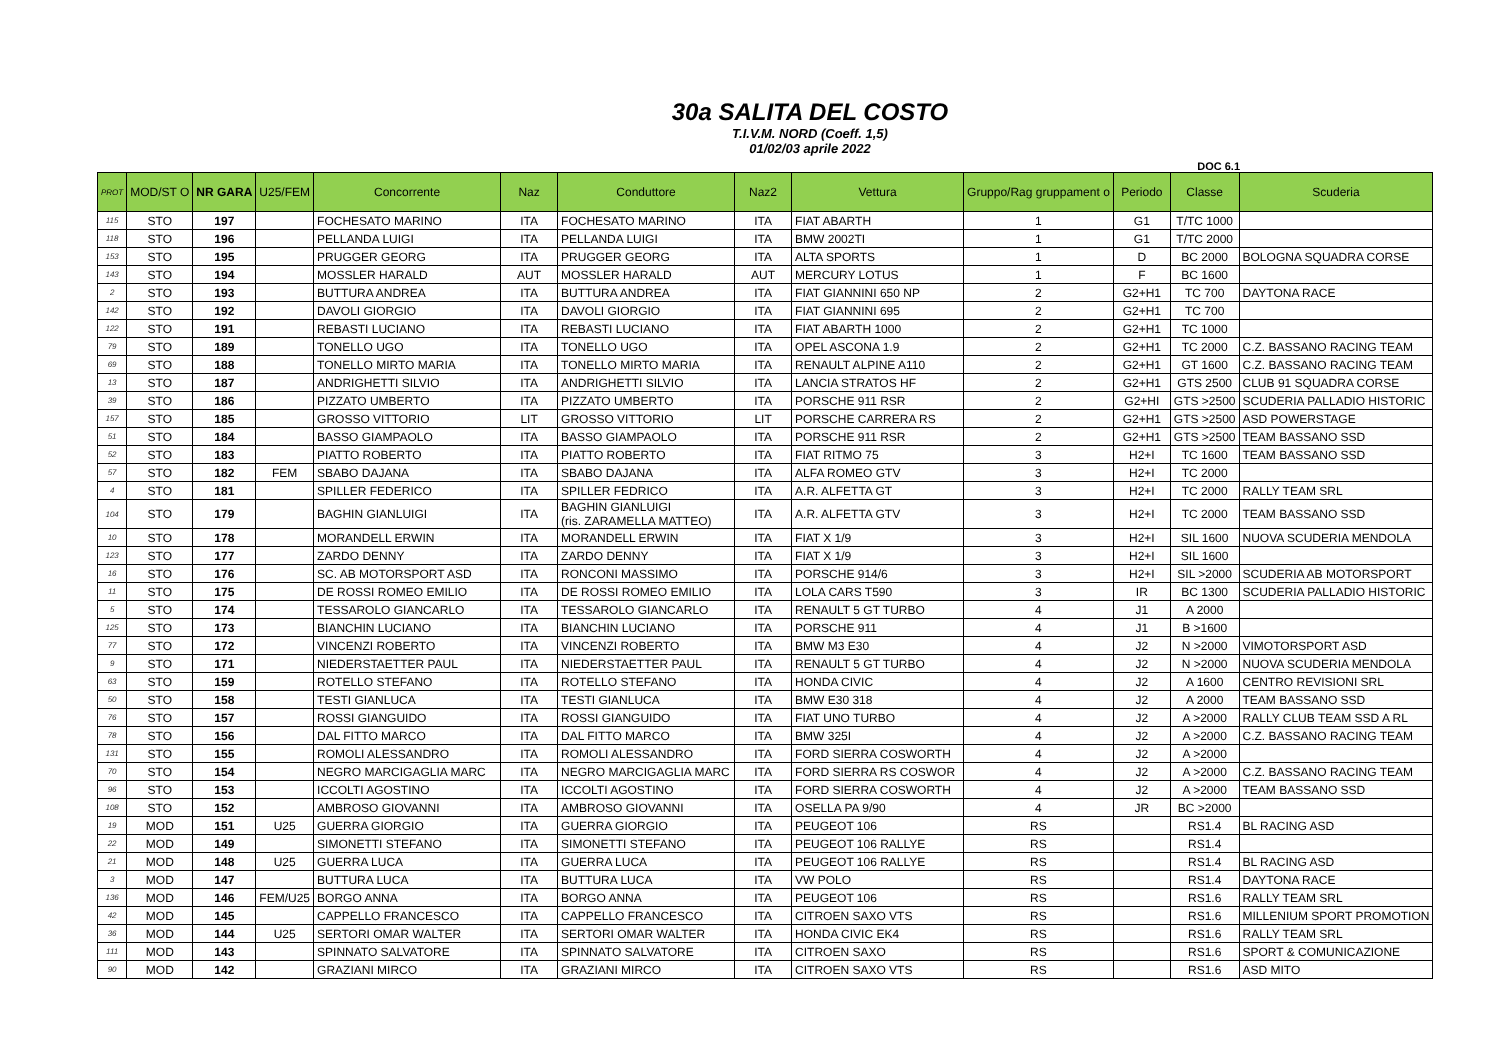30a SALITA DEL COSTO
T.I.V.M. NORD (Coeff. 1,5)
01/02/03 aprile 2022
DOC 6.1
| PROT | MOD/ST O | NR GARA | U25/FEM | Concorrente | Naz | Conduttore | Naz2 | Vettura | Gruppo/Rag gruppament o | Periodo | Classe | Scuderia |
| --- | --- | --- | --- | --- | --- | --- | --- | --- | --- | --- | --- | --- |
| 115 | STO | 197 | | FOCHESATO MARINO | ITA | FOCHESATO MARINO | ITA | FIAT ABARTH | 1 | G1 | T/TC 1000 | |
| 118 | STO | 196 | | PELLANDA LUIGI | ITA | PELLANDA LUIGI | ITA | BMW 2002TI | 1 | G1 | T/TC 2000 | |
| 153 | STO | 195 | | PRUGGER GEORG | ITA | PRUGGER GEORG | ITA | ALTA SPORTS | 1 | D | BC 2000 | BOLOGNA SQUADRA CORSE |
| 143 | STO | 194 | | MOSSLER HARALD | AUT | MOSSLER HARALD | AUT | MERCURY LOTUS | 1 | F | BC 1600 | |
| 2 | STO | 193 | | BUTTURA ANDREA | ITA | BUTTURA ANDREA | ITA | FIAT GIANNINI 650 NP | 2 | G2+H1 | TC 700 | DAYTONA RACE |
| 142 | STO | 192 | | DAVOLI GIORGIO | ITA | DAVOLI GIORGIO | ITA | FIAT GIANNINI 695 | 2 | G2+H1 | TC 700 | |
| 122 | STO | 191 | | REBASTI LUCIANO | ITA | REBASTI LUCIANO | ITA | FIAT ABARTH 1000 | 2 | G2+H1 | TC 1000 | |
| 79 | STO | 189 | | TONELLO UGO | ITA | TONELLO UGO | ITA | OPEL ASCONA 1.9 | 2 | G2+H1 | TC 2000 | C.Z. BASSANO RACING TEAM |
| 69 | STO | 188 | | TONELLO MIRTO MARIA | ITA | TONELLO MIRTO MARIA | ITA | RENAULT ALPINE A110 | 2 | G2+H1 | GT 1600 | C.Z. BASSANO RACING TEAM |
| 13 | STO | 187 | | ANDRIGHETTI SILVIO | ITA | ANDRIGHETTI SILVIO | ITA | LANCIA STRATOS HF | 2 | G2+H1 | GTS 2500 | CLUB 91 SQUADRA CORSE |
| 39 | STO | 186 | | PIZZATO UMBERTO | ITA | PIZZATO UMBERTO | ITA | PORSCHE 911 RSR | 2 | G2+HI | GTS >2500 | SCUDERIA PALLADIO HISTORIC |
| 157 | STO | 185 | | GROSSO VITTORIO | LIT | GROSSO VITTORIO | LIT | PORSCHE CARRERA RS | 2 | G2+H1 | GTS >2500 | ASD POWERSTAGE |
| 51 | STO | 184 | | BASSO GIAMPAOLO | ITA | BASSO GIAMPAOLO | ITA | PORSCHE 911 RSR | 2 | G2+H1 | GTS >2500 | TEAM BASSANO SSD |
| 52 | STO | 183 | | PIATTO ROBERTO | ITA | PIATTO ROBERTO | ITA | FIAT RITMO 75 | 3 | H2+I | TC 1600 | TEAM BASSANO SSD |
| 57 | STO | 182 | FEM | SBABO DAJANA | ITA | SBABO DAJANA | ITA | ALFA ROMEO GTV | 3 | H2+I | TC 2000 | |
| 4 | STO | 181 | | SPILLER FEDERICO | ITA | SPILLER FEDRICO | ITA | A.R. ALFETTA GT | 3 | H2+I | TC 2000 | RALLY TEAM SRL |
| 104 | STO | 179 | | BAGHIN GIANLUIGI | ITA | BAGHIN GIANLUIGI (ris. ZARAMELLA MATTEO) | ITA | A.R. ALFETTA GTV | 3 | H2+I | TC 2000 | TEAM BASSANO SSD |
| 10 | STO | 178 | | MORANDELL ERWIN | ITA | MORANDELL ERWIN | ITA | FIAT X 1/9 | 3 | H2+I | SIL 1600 | NUOVA SCUDERIA MENDOLA |
| 123 | STO | 177 | | ZARDO DENNY | ITA | ZARDO DENNY | ITA | FIAT X 1/9 | 3 | H2+I | SIL 1600 | |
| 16 | STO | 176 | | SC. AB MOTORSPORT ASD | ITA | RONCONI MASSIMO | ITA | PORSCHE 914/6 | 3 | H2+I | SIL >2000 | SCUDERIA AB MOTORSPORT |
| 11 | STO | 175 | | DE ROSSI ROMEO EMILIO | ITA | DE ROSSI ROMEO EMILIO | ITA | LOLA CARS T590 | 3 | IR | BC 1300 | SCUDERIA PALLADIO HISTORIC |
| 5 | STO | 174 | | TESSAROLO GIANCARLO | ITA | TESSAROLO GIANCARLO | ITA | RENAULT 5 GT TURBO | 4 | J1 | A 2000 | |
| 125 | STO | 173 | | BIANCHIN LUCIANO | ITA | BIANCHIN LUCIANO | ITA | PORSCHE 911 | 4 | J1 | B >1600 | |
| 77 | STO | 172 | | VINCENZI ROBERTO | ITA | VINCENZI ROBERTO | ITA | BMW M3 E30 | 4 | J2 | N >2000 | VIMOTORSPORT ASD |
| 9 | STO | 171 | | NIEDERSTAETTER PAUL | ITA | NIEDERSTAETTER PAUL | ITA | RENAULT 5 GT TURBO | 4 | J2 | N >2000 | NUOVA SCUDERIA MENDOLA |
| 63 | STO | 159 | | ROTELLO STEFANO | ITA | ROTELLO STEFANO | ITA | HONDA CIVIC | 4 | J2 | A 1600 | CENTRO REVISIONI SRL |
| 50 | STO | 158 | | TESTI GIANLUCA | ITA | TESTI GIANLUCA | ITA | BMW E30 318 | 4 | J2 | A 2000 | TEAM BASSANO SSD |
| 76 | STO | 157 | | ROSSI GIANGUIDO | ITA | ROSSI GIANGUIDO | ITA | FIAT UNO TURBO | 4 | J2 | A >2000 | RALLY CLUB TEAM SSD A RL |
| 78 | STO | 156 | | DAL FITTO MARCO | ITA | DAL FITTO MARCO | ITA | BMW 325I | 4 | J2 | A >2000 | C.Z. BASSANO RACING TEAM |
| 131 | STO | 155 | | ROMOLI ALESSANDRO | ITA | ROMOLI ALESSANDRO | ITA | FORD SIERRA COSWORTH | 4 | J2 | A >2000 | |
| 70 | STO | 154 | | NEGRO MARCIGAGLIA MARC | ITA | NEGRO MARCIGAGLIA MARC | ITA | FORD SIERRA RS COSWOR | 4 | J2 | A >2000 | C.Z. BASSANO RACING TEAM |
| 96 | STO | 153 | | ICCOLTI AGOSTINO | ITA | ICCOLTI AGOSTINO | ITA | FORD SIERRA COSWORTH | 4 | J2 | A >2000 | TEAM BASSANO SSD |
| 108 | STO | 152 | | AMBROSO GIOVANNI | ITA | AMBROSO GIOVANNI | ITA | OSELLA PA 9/90 | 4 | JR | BC >2000 | |
| 19 | MOD | 151 | U25 | GUERRA GIORGIO | ITA | GUERRA GIORGIO | ITA | PEUGEOT 106 | RS | | RS1.4 | BL RACING ASD |
| 22 | MOD | 149 | | SIMONETTI STEFANO | ITA | SIMONETTI STEFANO | ITA | PEUGEOT 106 RALLYE | RS | | RS1.4 | |
| 21 | MOD | 148 | U25 | GUERRA LUCA | ITA | GUERRA LUCA | ITA | PEUGEOT 106 RALLYE | RS | | RS1.4 | BL RACING ASD |
| 3 | MOD | 147 | | BUTTURA LUCA | ITA | BUTTURA LUCA | ITA | VW POLO | RS | | RS1.4 | DAYTONA RACE |
| 136 | MOD | 146 | FEM/U25 | BORGO ANNA | ITA | BORGO ANNA | ITA | PEUGEOT 106 | RS | | RS1.6 | RALLY TEAM SRL |
| 42 | MOD | 145 | | CAPPELLO FRANCESCO | ITA | CAPPELLO FRANCESCO | ITA | CITROEN SAXO VTS | RS | | RS1.6 | MILLENIUM SPORT PROMOTION |
| 36 | MOD | 144 | U25 | SERTORI OMAR WALTER | ITA | SERTORI OMAR WALTER | ITA | HONDA CIVIC EK4 | RS | | RS1.6 | RALLY TEAM SRL |
| 111 | MOD | 143 | | SPINNATO SALVATORE | ITA | SPINNATO SALVATORE | ITA | CITROEN SAXO | RS | | RS1.6 | SPORT & COMUNICAZIONE |
| 90 | MOD | 142 | | GRAZIANI MIRCO | ITA | GRAZIANI MIRCO | ITA | CITROEN SAXO VTS | RS | | RS1.6 | ASD MITO |